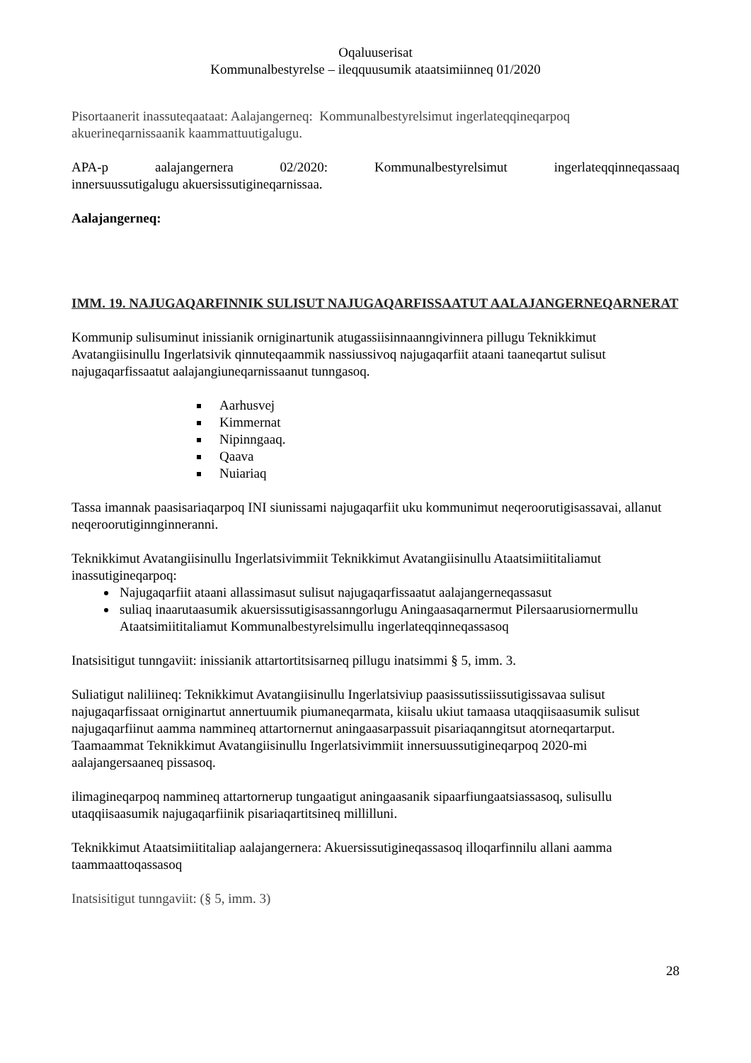Oqaluuserisat
Kommunalbestyrelse – ileqquusumik ataatsimiinneq 01/2020
Pisortaanerit inassuteqaataat: Aalajangerneq: Kommunalbestyrelsimut ingerlateqqineqarpoq akuerineqarnissaanik kaammattuutigalugu.
APA-p aalajangernera 02/2020: Kommunalbestyrelsimut ingerlateqqinneqassaaq
innersuussutigalugu akuersissutigineqarnissaa.
Aalajangerneq:
IMM. 19. NAJUGAQARFINNIK SULISUT NAJUGAQARFISSAATUT AALAJANGERNEQARNERAT
Kommunip sulisuminut inissianik orniginartunik atugassiisinnaanngivinnera pillugu Teknikkimut Avatangiisinullu Ingerlatsivik qinnuteqaammik nassiussivoq najugaqarfiit ataani taaneqartut sulisut najugaqarfissaatut aalajangiuneqarnissaanut tunngasoq.
Aarhusvej
Kimmernat
Nipinngaaq.
Qaava
Nuiariaq
Tassa imannak paasisariaqarpoq INI siunissami najugaqarfiit uku kommunimut neqeroorutigisassavai, allanut neqeroorutiginnginneranni.
Teknikkimut Avatangiisinullu Ingerlatsivimmiit Teknikkimut Avatangiisinullu Ataatsimiititaliamut inassutigineqarpoq:
Najugaqarfiit ataani allassimasut sulisut najugaqarfissaatut aalajangerneqassasut
suliaq inaarutaasumik akuersissutigisassanngorlugu Aningaasaqarnermut Pilersaarusiornermullu Ataatsimiititaliamut Kommunalbestyrelsimullu ingerlateqqinneqassasoq
Inatsisitigut tunngaviit: inissianik attartortitsisarneq pillugu inatsimmi § 5, imm. 3.
Suliatigut naliliineq: Teknikkimut Avatangiisinullu Ingerlatsiviup paasissutissiissutigissavaa sulisut najugaqarfissaat orniginartut annertuumik piumaneqarmata, kiisalu ukiut tamaasa utaqqiisaasumik sulisut najugaqarfiinut aamma nammineq attartornernut aningaasarpassuit pisariaqanngitsut atorneqartarput. Taamaammat Teknikkimut Avatangiisinullu Ingerlatsivimmiit innersuussutigineqarpoq 2020-mi aalajangersaaneq pissasoq.
ilimagineqarpoq nammineq attartornerup tungaatigut aningaasanik sipaarfiungaatsiassasoq, sulisullu utaqqiisaasumik najugaqarfiinik pisariaqartitsineq millilluni.
Teknikkimut Ataatsimiititaliap aalajangernera: Akuersissutigineqassasoq illoqarfinnilu allani aamma taammaattoqassasoq
Inatsisitigut tunngaviit: (§ 5, imm. 3)
28